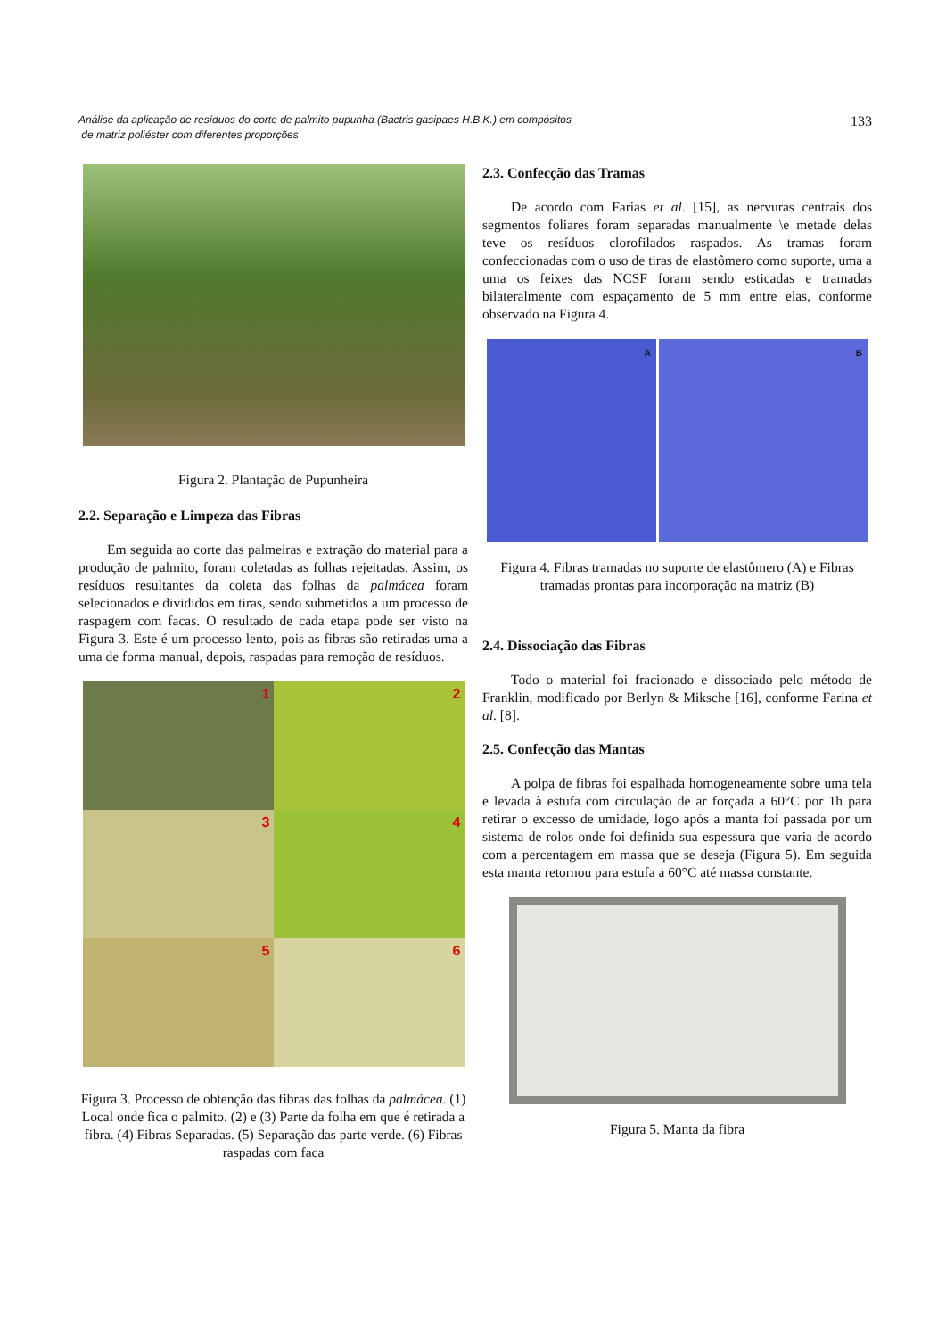Análise da aplicação de resíduos do corte de palmito pupunha (Bactris gasipaes H.B.K.) em compósitos
de matriz poliéster com diferentes proporções
133
Figura 2. Plantação de Pupunheira
2.2. Separação e Limpeza das Fibras
Em seguida ao corte das palmeiras e extração do material para a produção de palmito, foram coletadas as folhas rejeitadas. Assim, os resíduos resultantes da coleta das folhas da palmácea foram selecionados e divididos em tiras, sendo submetidos a um processo de raspagem com facas. O resultado de cada etapa pode ser visto na Figura 3. Este é um processo lento, pois as fibras são retiradas uma a uma de forma manual, depois, raspadas para remoção de resíduos.
1
2
3
4
5
6
Figura 3. Processo de obtenção das fibras das folhas da palmácea. (1) Local onde fica o palmito. (2) e (3) Parte da folha em que é retirada a fibra. (4) Fibras Separadas. (5) Separação das parte verde. (6) Fibras raspadas com faca
2.3. Confecção das Tramas
De acordo com Farias et al. [15], as nervuras centrais dos segmentos foliares foram separadas manualmente \e metade delas teve os resíduos clorofilados raspados. As tramas foram confeccionadas com o uso de tiras de elastômero como suporte, uma a uma os feixes das NCSF foram sendo esticadas e tramadas bilateralmente com espaçamento de 5 mm entre elas, conforme observado na Figura 4.
A B
Figura 4. Fibras tramadas no suporte de elastômero (A) e Fibras tramadas prontas para incorporação na matriz (B)
2.4. Dissociação das Fibras
Todo o material foi fracionado e dissociado pelo método de Franklin, modificado por Berlyn & Miksche [16], conforme Farina et al. [8].
2.5. Confecção das Mantas
A polpa de fibras foi espalhada homogeneamente sobre uma tela e levada à estufa com circulação de ar forçada a 60°C por 1h para retirar o excesso de umidade, logo após a manta foi passada por um sistema de rolos onde foi definida sua espessura que varia de acordo com a percentagem em massa que se deseja (Figura 5). Em seguida esta manta retornou para estufa a 60°C até massa constante.
Figura 5. Manta da fibra